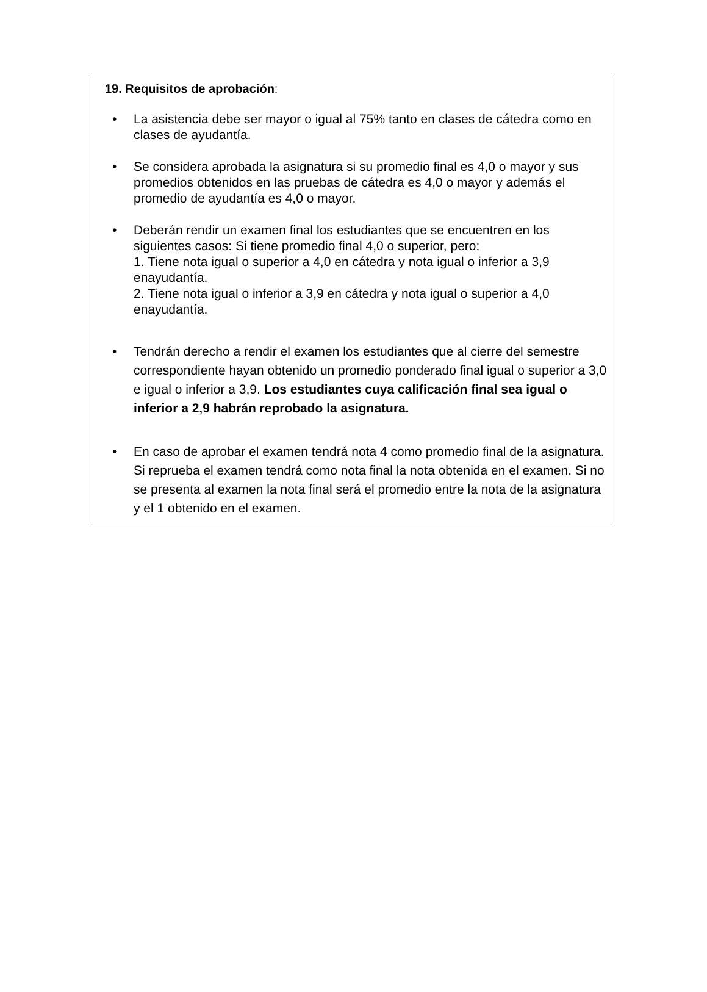19. Requisitos de aprobación:
• La asistencia debe ser mayor o igual al 75% tanto en clases de cátedra como en clases de ayudantía.
• Se considera aprobada la asignatura si su promedio final es 4,0 o mayor y sus promedios obtenidos en las pruebas de cátedra es 4,0 o mayor y además el promedio de ayudantía es 4,0 o mayor.
• Deberán rendir un examen final los estudiantes que se encuentren en los siguientes casos: Si tiene promedio final 4,0 o superior, pero:
1. Tiene nota igual o superior a 4,0 en cátedra y nota igual o inferior a 3,9 enayudantía.
2. Tiene nota igual o inferior a 3,9 en cátedra y nota igual o superior a 4,0 enayudantía.
• Tendrán derecho a rendir el examen los estudiantes que al cierre del semestre correspondiente hayan obtenido un promedio ponderado final igual o superior a 3,0 e igual o inferior a 3,9. Los estudiantes cuya calificación final sea igual o inferior a 2,9 habrán reprobado la asignatura.
• En caso de aprobar el examen tendrá nota 4 como promedio final de la asignatura. Si reprueba el examen tendrá como nota final la nota obtenida en el examen. Si no se presenta al examen la nota final será el promedio entre la nota de la asignatura y el 1 obtenido en el examen.